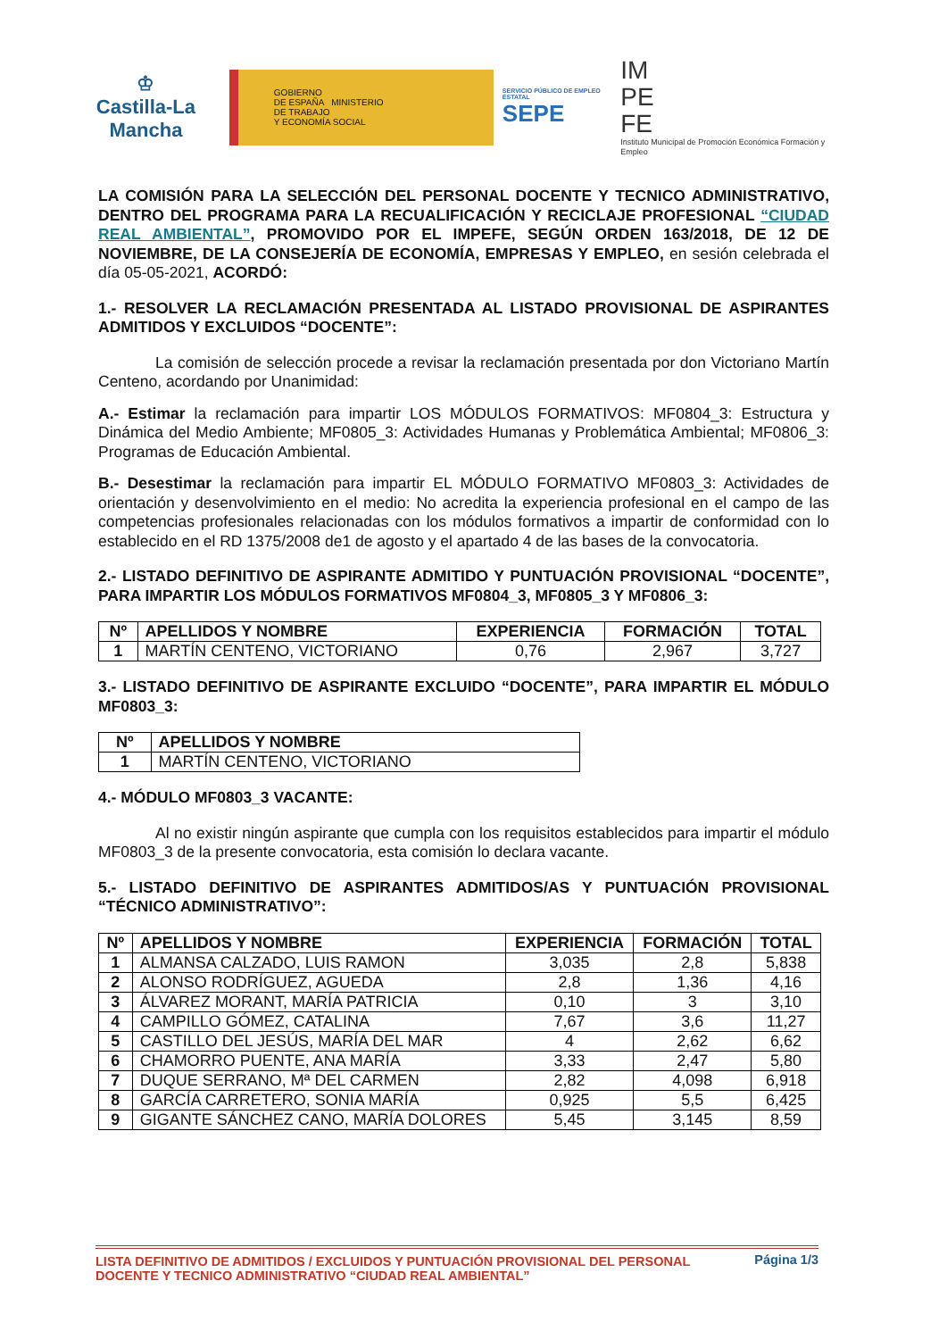♔
Castilla-La Mancha
GOBIERNO
DE ESPAÑA MINISTERIO
DE TRABAJO
Y ECONOMÍA SOCIAL
SERVICIO PÚBLICO DE EMPLEO ESTATAL
SEPE
IM
PE
FE
Instituto Municipal de Promoción Económica Formación y Empleo
LA COMISIÓN PARA LA SELECCIÓN DEL PERSONAL DOCENTE Y TECNICO ADMINISTRATIVO, DENTRO DEL PROGRAMA PARA LA RECUALIFICACIÓN Y RECICLAJE PROFESIONAL “CIUDAD REAL AMBIENTAL”, PROMOVIDO POR EL IMPEFE, SEGÚN ORDEN 163/2018, DE 12 DE NOVIEMBRE, DE LA CONSEJERÍA DE ECONOMÍA, EMPRESAS Y EMPLEO, en sesión celebrada el día 05-05-2021, ACORDÓ:
1.- RESOLVER LA RECLAMACIÓN PRESENTADA AL LISTADO PROVISIONAL DE ASPIRANTES ADMITIDOS Y EXCLUIDOS “DOCENTE”:
La comisión de selección procede a revisar la reclamación presentada por don Victoriano Martín Centeno, acordando por Unanimidad:
A.- Estimar la reclamación para impartir LOS MÓDULOS FORMATIVOS: MF0804_3: Estructura y Dinámica del Medio Ambiente; MF0805_3: Actividades Humanas y Problemática Ambiental; MF0806_3: Programas de Educación Ambiental.
B.- Desestimar la reclamación para impartir EL MÓDULO FORMATIVO MF0803_3: Actividades de orientación y desenvolvimiento en el medio: No acredita la experiencia profesional en el campo de las competencias profesionales relacionadas con los módulos formativos a impartir de conformidad con lo establecido en el RD 1375/2008 de1 de agosto y el apartado 4 de las bases de la convocatoria.
2.- LISTADO DEFINITIVO DE ASPIRANTE ADMITIDO Y PUNTUACIÓN PROVISIONAL “DOCENTE”, PARA IMPARTIR LOS MÓDULOS FORMATIVOS MF0804_3, MF0805_3 Y MF0806_3:
| Nº | APELLIDOS Y NOMBRE | EXPERIENCIA | FORMACIÓN | TOTAL |
| --- | --- | --- | --- | --- |
| 1 | MARTÍN CENTENO, VICTORIANO | 0,76 | 2,967 | 3,727 |
3.- LISTADO DEFINITIVO DE ASPIRANTE EXCLUIDO “DOCENTE”, PARA IMPARTIR EL MÓDULO MF0803_3:
| Nº | APELLIDOS Y NOMBRE |
| --- | --- |
| 1 | MARTÍN CENTENO, VICTORIANO |
4.- MÓDULO MF0803_3 VACANTE:
Al no existir ningún aspirante que cumpla con los requisitos establecidos para impartir el módulo MF0803_3 de la presente convocatoria, esta comisión lo declara vacante.
5.- LISTADO DEFINITIVO DE ASPIRANTES ADMITIDOS/AS Y PUNTUACIÓN PROVISIONAL “TÉCNICO ADMINISTRATIVO”:
| Nº | APELLIDOS Y NOMBRE | EXPERIENCIA | FORMACIÓN | TOTAL |
| --- | --- | --- | --- | --- |
| 1 | ALMANSA CALZADO, LUIS RAMON | 3,035 | 2,8 | 5,838 |
| 2 | ALONSO RODRÍGUEZ, AGUEDA | 2,8 | 1,36 | 4,16 |
| 3 | ÁLVAREZ MORANT, MARÍA PATRICIA | 0,10 | 3 | 3,10 |
| 4 | CAMPILLO GÓMEZ, CATALINA | 7,67 | 3,6 | 11,27 |
| 5 | CASTILLO DEL JESÚS, MARÍA DEL MAR | 4 | 2,62 | 6,62 |
| 6 | CHAMORRO PUENTE, ANA MARÍA | 3,33 | 2,47 | 5,80 |
| 7 | DUQUE SERRANO, Mª DEL CARMEN | 2,82 | 4,098 | 6,918 |
| 8 | GARCÍA CARRETERO, SONIA MARÍA | 0,925 | 5,5 | 6,425 |
| 9 | GIGANTE SÁNCHEZ CANO, MARÍA DOLORES | 5,45 | 3,145 | 8,59 |
LISTA DEFINITIVO DE ADMITIDOS / EXCLUIDOS Y PUNTUACIÓN PROVISIONAL DEL PERSONAL
DOCENTE Y TECNICO ADMINISTRATIVO “CIUDAD REAL AMBIENTAL”
Página 1/3